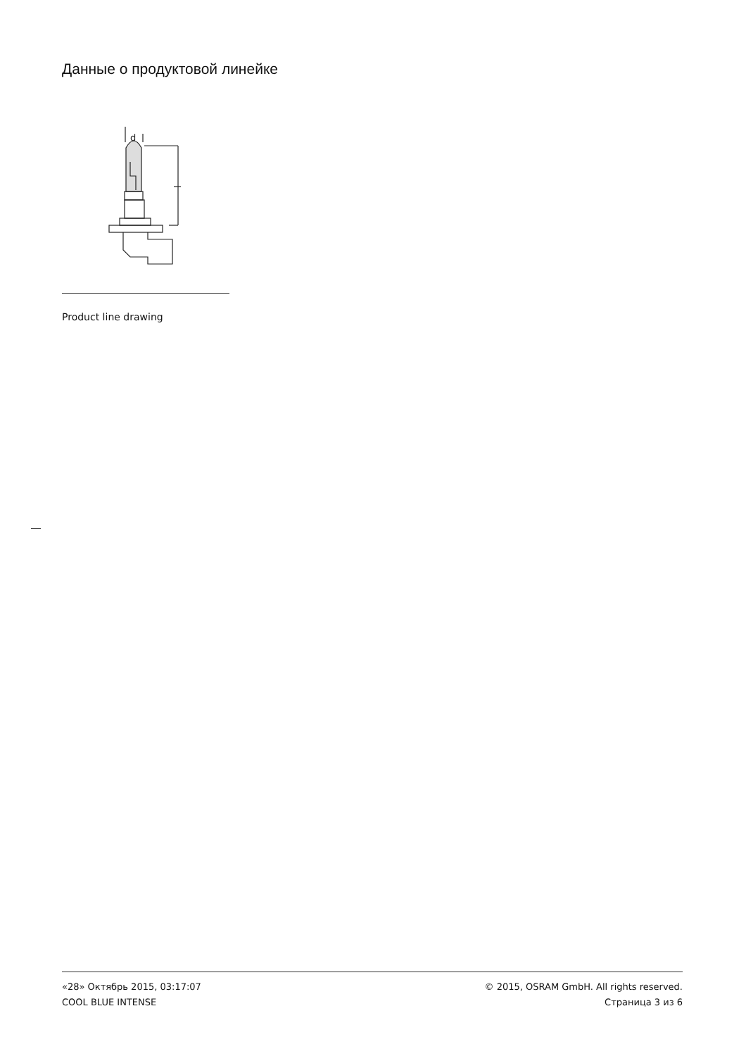Данные о продуктовой линейке
d
Product line drawing
«28» Октябрь 2015, 03:17:07
COOL BLUE INTENSE
© 2015, OSRAM GmbH. All rights reserved.
Страница 3 из 6